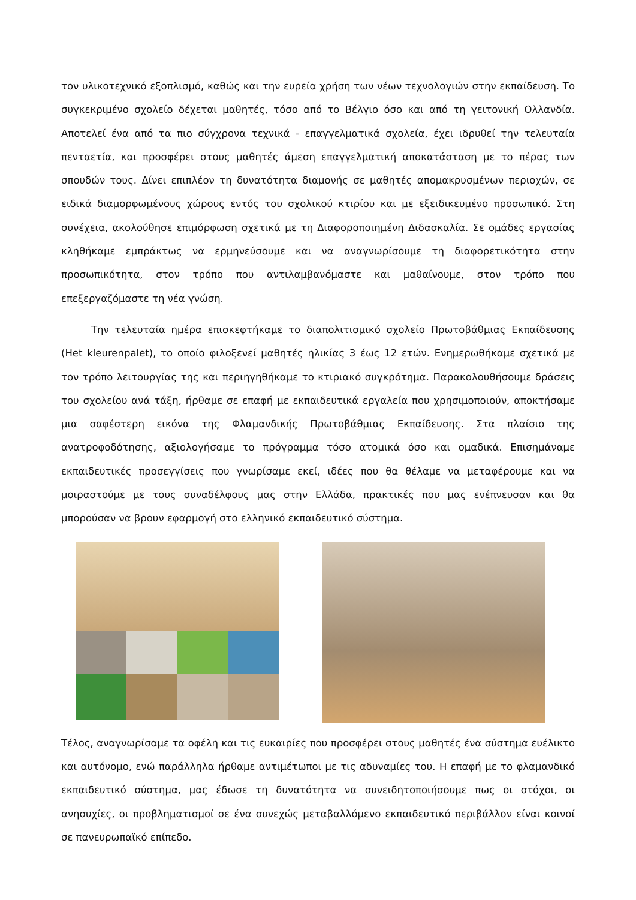τον υλικοτεχνικό εξοπλισμό, καθώς και την ευρεία χρήση των νέων τεχνολογιών στην εκπαίδευση. Το συγκεκριμένο σχολείο δέχεται μαθητές, τόσο από το Βέλγιο όσο και από τη γειτονική Ολλανδία. Αποτελεί ένα από τα πιο σύγχρονα τεχνικά - επαγγελματικά σχολεία, έχει ιδρυθεί την τελευταία πενταετία, και προσφέρει στους μαθητές άμεση επαγγελματική αποκατάσταση με το πέρας των σπουδών τους. Δίνει επιπλέον τη δυνατότητα διαμονής σε μαθητές απομακρυσμένων περιοχών, σε ειδικά διαμορφωμένους χώρους εντός του σχολικού κτιρίου και με εξειδικευμένο προσωπικό. Στη συνέχεια, ακολούθησε επιμόρφωση σχετικά με τη Διαφοροποιημένη Διδασκαλία. Σε ομάδες εργασίας κληθήκαμε εμπράκτως να ερμηνεύσουμε και να αναγνωρίσουμε τη διαφορετικότητα στην προσωπικότητα, στον τρόπο που αντιλαμβανόμαστε και μαθαίνουμε, στον τρόπο που επεξεργαζόμαστε τη νέα γνώση.
Την τελευταία ημέρα επισκεφτήκαμε το διαπολιτισμικό σχολείο Πρωτοβάθμιας Εκπαίδευσης (Het kleurenpalet), το οποίο φιλοξενεί μαθητές ηλικίας 3 έως 12 ετών. Ενημερωθήκαμε σχετικά με τον τρόπο λειτουργίας της και περιηγηθήκαμε το κτιριακό συγκρότημα. Παρακολουθήσουμε δράσεις του σχολείου ανά τάξη, ήρθαμε σε επαφή με εκπαιδευτικά εργαλεία που χρησιμοποιούν, αποκτήσαμε μια σαφέστερη εικόνα της Φλαμανδικής Πρωτοβάθμιας Εκπαίδευσης. Στα πλαίσιο της ανατροφοδότησης, αξιολογήσαμε το πρόγραμμα τόσο ατομικά όσο και ομαδικά. Επισημάναμε εκπαιδευτικές προσεγγίσεις που γνωρίσαμε εκεί, ιδέες που θα θέλαμε να μεταφέρουμε και να μοιραστούμε με τους συναδέλφους μας στην Ελλάδα, πρακτικές που μας ενέπνευσαν και θα μπορούσαν να βρουν εφαρμογή στο ελληνικό εκπαιδευτικό σύστημα.
Τέλος, αναγνωρίσαμε τα οφέλη και τις ευκαιρίες που προσφέρει στους μαθητές ένα σύστημα ευέλικτο και αυτόνομο, ενώ παράλληλα ήρθαμε αντιμέτωποι με τις αδυναμίες του. Η επαφή με το φλαμανδικό εκπαιδευτικό σύστημα, μας έδωσε τη δυνατότητα να συνειδητοποιήσουμε πως οι στόχοι, οι ανησυχίες, οι προβληματισμοί σε ένα συνεχώς μεταβαλλόμενο εκπαιδευτικό περιβάλλον είναι κοινοί σε πανευρωπαϊκό επίπεδο.